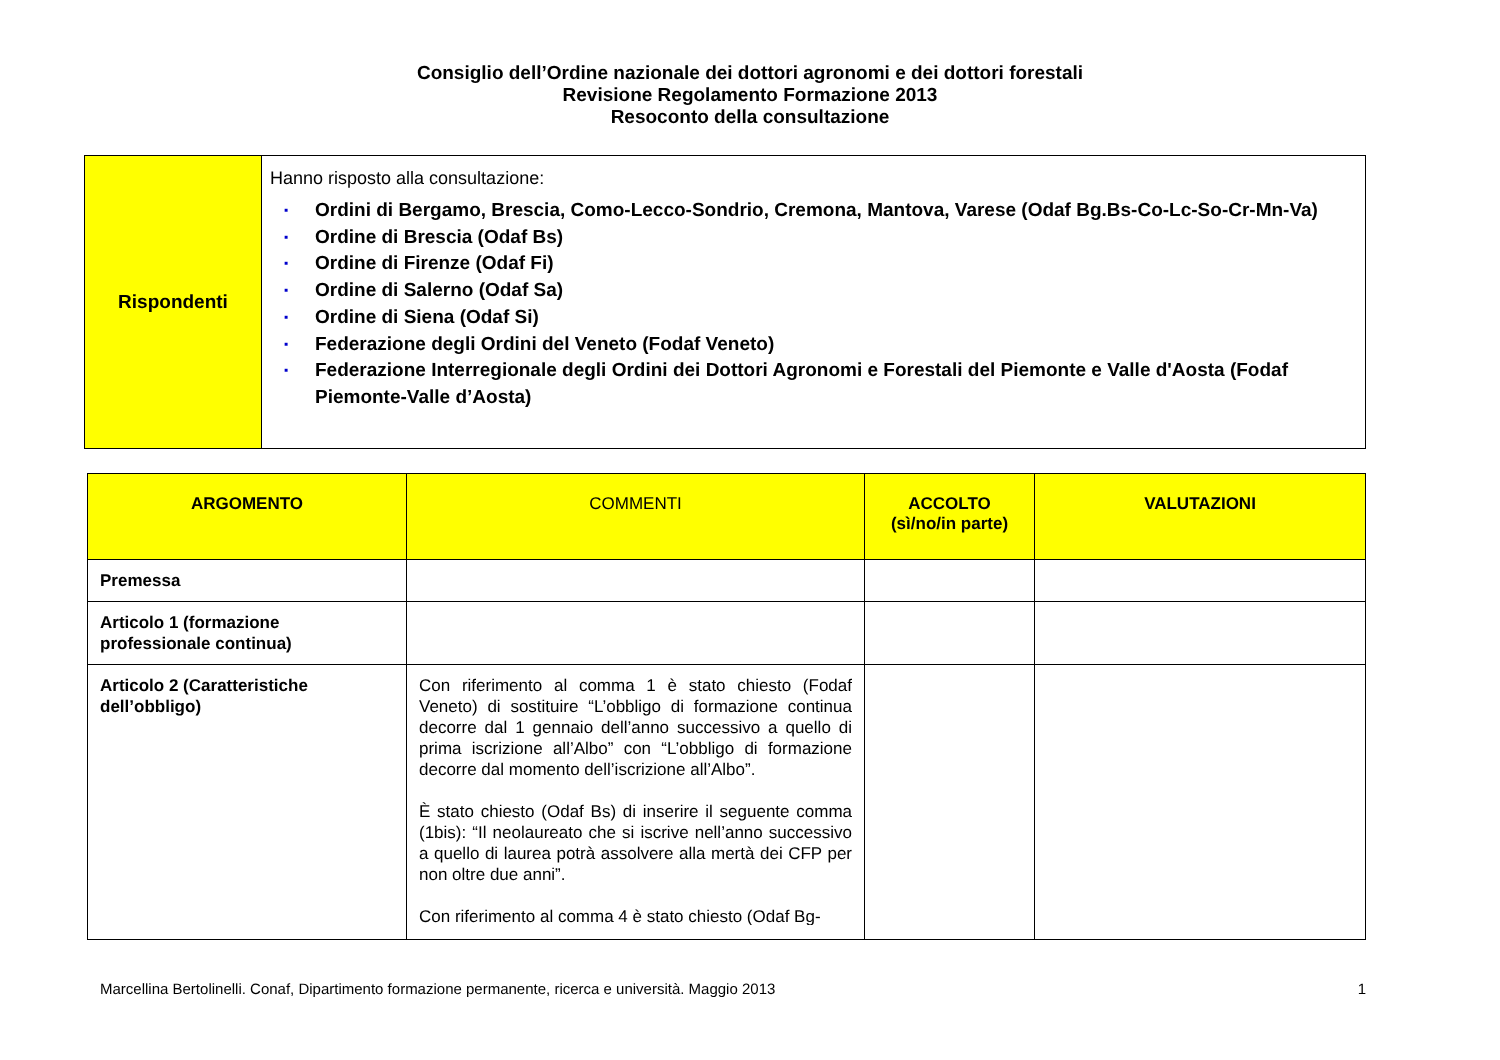Consiglio dell’Ordine nazionale dei dottori agronomi e dei dottori forestali
Revisione Regolamento Formazione 2013
Resoconto della consultazione
| Rispondenti | Hanno risposto alla consultazione: ▪ Ordini di Bergamo, Brescia, Como-Lecco-Sondrio, Cremona, Mantova, Varese (Odaf Bg.Bs-Co-Lc-So-Cr-Mn-Va) ▪ Ordine di Brescia (Odaf Bs) ▪ Ordine di Firenze (Odaf Fi) ▪ Ordine di Salerno (Odaf Sa) ▪ Ordine di Siena (Odaf Si) ▪ Federazione degli Ordini del Veneto (Fodaf Veneto) ▪ Federazione Interregionale degli Ordini dei Dottori Agronomi e Forestali del Piemonte e Valle d'Aosta (Fodaf Piemonte-Valle d’Aosta) |
| ARGOMENTO | COMMENTI | ACCOLTO (sì/no/in parte) | VALUTAZIONI |
| --- | --- | --- | --- |
| Premessa | | | |
| Articolo 1 (formazione professionale continua) | | | |
| Articolo 2 (Caratteristiche dell’obbligo) | Con riferimento al comma 1 è stato chiesto (Fodaf Veneto) di sostituire “L’obbligo di formazione continua decorre dal 1 gennaio dell’anno successivo a quello di prima iscrizione all’Albo” con “L’obbligo di formazione decorre dal momento dell’iscrizione all’Albo”. È stato chiesto (Odaf Bs) di inserire il seguente comma (1bis): “Il neolaureato che si iscrive nell’anno successivo a quello di laurea potrà assolvere alla mertà dei CFP per non oltre due anni”. Con riferimento al comma 4 è stato chiesto (Odaf Bg- | | |
Marcellina Bertolinelli. Conaf, Dipartimento formazione permanente, ricerca e università. Maggio 2013 1